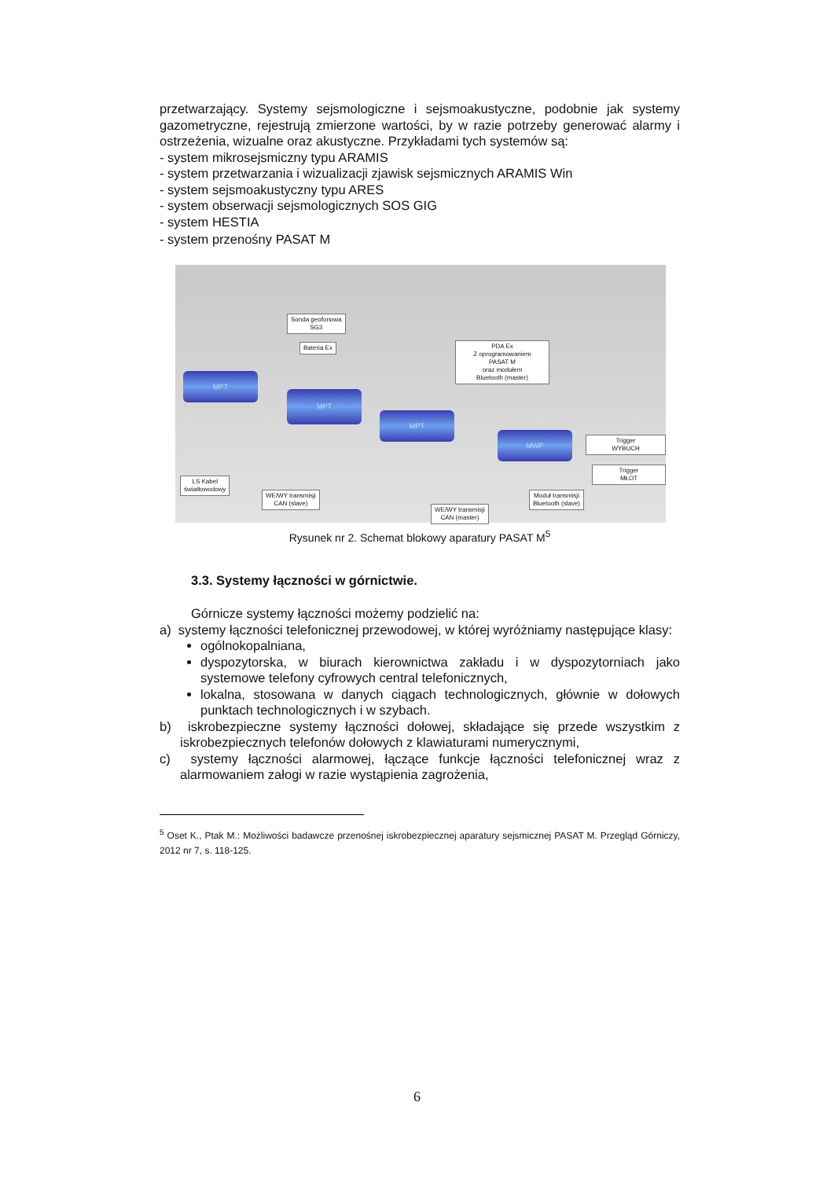przetwarzający. Systemy sejsmologiczne i sejsmoakustyczne, podobnie jak systemy gazometryczne, rejestrują zmierzone wartości, by w razie potrzeby generować alarmy i ostrzeżenia, wizualne oraz akustyczne. Przykładami tych systemów są:
- system mikrosejsmiczny typu ARAMIS
- system przetwarzania i wizualizacji zjawisk sejsmicznych ARAMIS Win
- system sejsmoakustyczny typu ARES
- system obserwacji sejsmologicznych SOS GIG
- system HESTIA
- system przenośny PASAT M
Sonda geofonowa
SG3
Bateria Ex
PDA Ex
Z oprogramowaniem
PASAT M
oraz modułem
Bluetooth (master)
MPT
MPT
MPT
MWP
Trigger
WYBUCH
Trigger
MŁOT
LS Kabel
światłowodowy
WE/WY transmisji
CAN (slave)
Moduł transmisji
Bluetooth (slave)
WE/WY transmisji
CAN (master)
Rysunek nr 2. Schemat blokowy aparatury PASAT M<sup>5</sup>
3.3. Systemy łączności w górnictwie.
Górnicze systemy łączności możemy podzielić na:
a) systemy łączności telefonicznej przewodowej, w której wyróżniamy następujące klasy:
ogólnokopalniana,
dyspozytorska, w biurach kierownictwa zakładu i w dyspozytorniach jako systemowe telefony cyfrowych central telefonicznych,
lokalna, stosowana w danych ciągach technologicznych, głównie w dołowych punktach technologicznych i w szybach.
b) iskrobezpieczne systemy łączności dołowej, składające się przede wszystkim z iskrobezpiecznych telefonów dołowych z klawiaturami numerycznymi,
c) systemy łączności alarmowej, łączące funkcje łączności telefonicznej wraz z alarmowaniem załogi w razie wystąpienia zagrożenia,
<sup>5</sup> Oset K., Ptak M.: Możliwości badawcze przenośnej iskrobezpiecznej aparatury sejsmicznej PASAT M. Przegląd Górniczy, 2012 nr 7, s. 118-125.
6